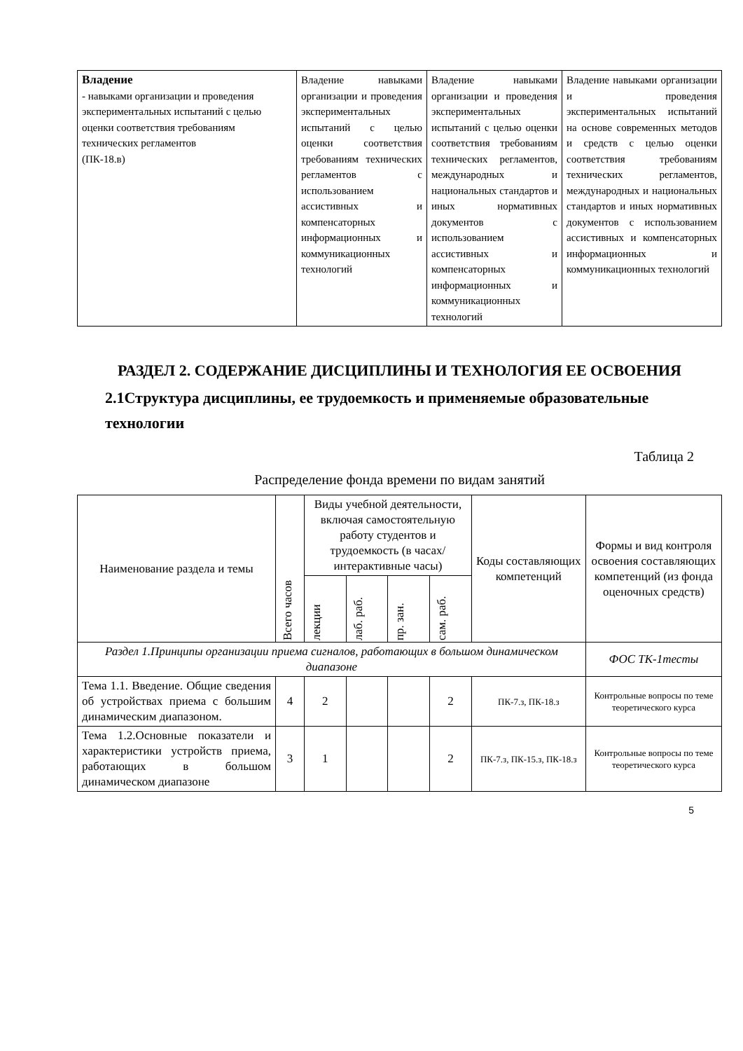| Владение - навыками организации и проведения экспериментальных испытаний с целью оценки соответствия требованиям технических регламентов (ПК-18.в) | Владение навыками организации и проведения экспериментальных испытаний с целью оценки соответствия требованиям технических регламентов с использованием ассистивных и компенсаторных информационных и коммуникационных технологий | Владение навыками организации и проведения экспериментальных испытаний с целью оценки соответствия требованиям технических регламентов, международных и национальных стандартов и иных нормативных документов с использованием ассистивных и компенсаторных информационных и коммуникационных технологий | Владение навыками организации и проведения экспериментальных испытаний на основе современных методов и средств с целью оценки соответствия требованиям технических регламентов, международных и национальных стандартов и иных нормативных документов с использованием ассистивных и компенсаторных информационных и коммуникационных технологий |
РАЗДЕЛ 2. СОДЕРЖАНИЕ ДИСЦИПЛИНЫ И ТЕХНОЛОГИЯ ЕЕ ОСВОЕНИЯ
2.1Структура дисциплины, ее трудоемкость и применяемые образовательные технологии
Таблица 2
Распределение фонда времени по видам занятий
| Наименование раздела и темы | Всего часов | Виды учебной деятельности, включая самостоятельную работу студентов и трудоемкость (в часах/интерактивные часы) | | | | Коды составляющих компетенций | Формы и вид контроля освоения составляющих компетенций (из фонда оценочных средств) |
| --- | --- | --- | --- | --- | --- | --- | --- |
| | | лекции | лаб. раб. | пр. зан. | сам. раб. | | |
| Раздел 1.Принципы организации приема сигналов, работающих в большом динамическом диапазоне | | | | | | | ФОС ТК-1тесты |
| Тема 1.1. Введение. Общие сведения об устройствах приема с большим динамическим диапазоном. | 4 | 2 | | | 2 | ПК-7.з, ПК-18.з | Контрольные вопросы по теме теоретического курса |
| Тема 1.2.Основные показатели и характеристики устройств приема, работающих в большом динамическом диапазоне | 3 | 1 | | | 2 | ПК-7.з, ПК-15.з, ПК-18.з | Контрольные вопросы по теме теоретического курса |
5